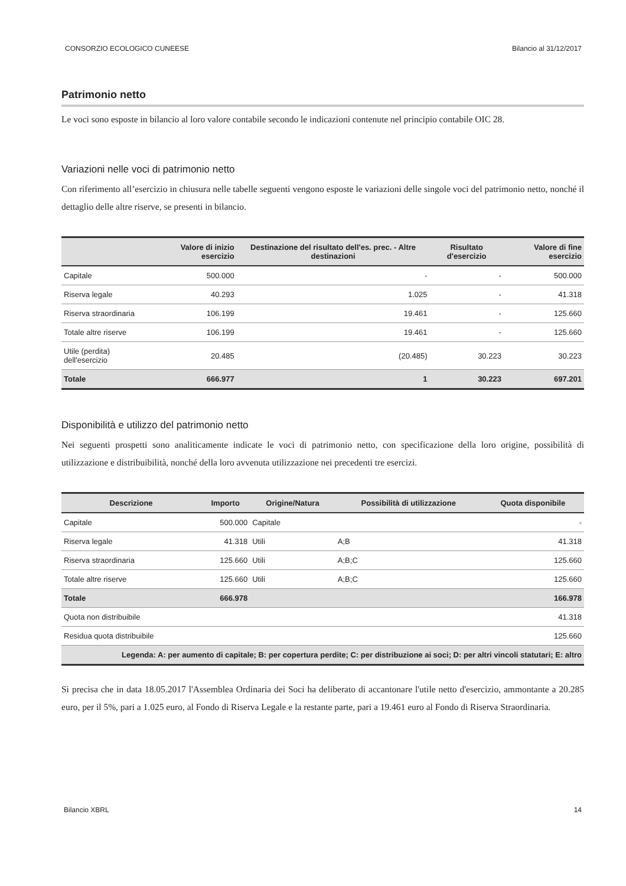CONSORZIO ECOLOGICO CUNEESE Bilancio al 31/12/2017
Patrimonio netto
Le voci sono esposte in bilancio al loro valore contabile secondo le indicazioni contenute nel principio contabile OIC 28.
Variazioni nelle voci di patrimonio netto
Con riferimento all’esercizio in chiusura nelle tabelle seguenti vengono esposte le variazioni delle singole voci del patrimonio netto, nonché il dettaglio delle altre riserve, se presenti in bilancio.
| | Valore di inizio esercizio | Destinazione del risultato dell'es. prec. - Altre destinazioni | Risultato d'esercizio | Valore di fine esercizio |
| --- | --- | --- | --- | --- |
| Capitale | 500.000 | - | - | 500.000 |
| Riserva legale | 40.293 | 1.025 | - | 41.318 |
| Riserva straordinaria | 106.199 | 19.461 | - | 125.660 |
| Totale altre riserve | 106.199 | 19.461 | - | 125.660 |
| Utile (perdita) dell'esercizio | 20.485 | (20.485) | 30.223 | 30.223 |
| Totale | 666.977 | 1 | 30.223 | 697.201 |
Disponibilità e utilizzo del patrimonio netto
Nei seguenti prospetti sono analiticamente indicate le voci di patrimonio netto, con specificazione della loro origine, possibilità di utilizzazione e distribuibilità, nonché della loro avvenuta utilizzazione nei precedenti tre esercizi.
| Descrizione | Importo | Origine/Natura | Possibilità di utilizzazione | Quota disponibile |
| --- | --- | --- | --- | --- |
| Capitale | 500.000 | Capitale | | - |
| Riserva legale | 41.318 | Utili | A;B | 41.318 |
| Riserva straordinaria | 125.660 | Utili | A;B;C | 125.660 |
| Totale altre riserve | 125.660 | Utili | A;B;C | 125.660 |
| Totale | 666.978 | | | 166.978 |
| Quota non distribuibile | | | | 41.318 |
| Residua quota distribuibile | | | | 125.660 |
| Legenda: A: per aumento di capitale; B: per copertura perdite; C: per distribuzione ai soci; D: per altri vincoli statutari; E: altro | | | | |
Si precisa che in data 18.05.2017 l'Assemblea Ordinaria dei Soci ha deliberato di accantonare l'utile netto d'esercizio, ammontante a 20.285 euro, per il 5%, pari a 1.025 euro, al Fondo di Riserva Legale e la restante parte, pari a 19.461 euro al Fondo di Riserva Straordinaria.
Bilancio XBRL 14